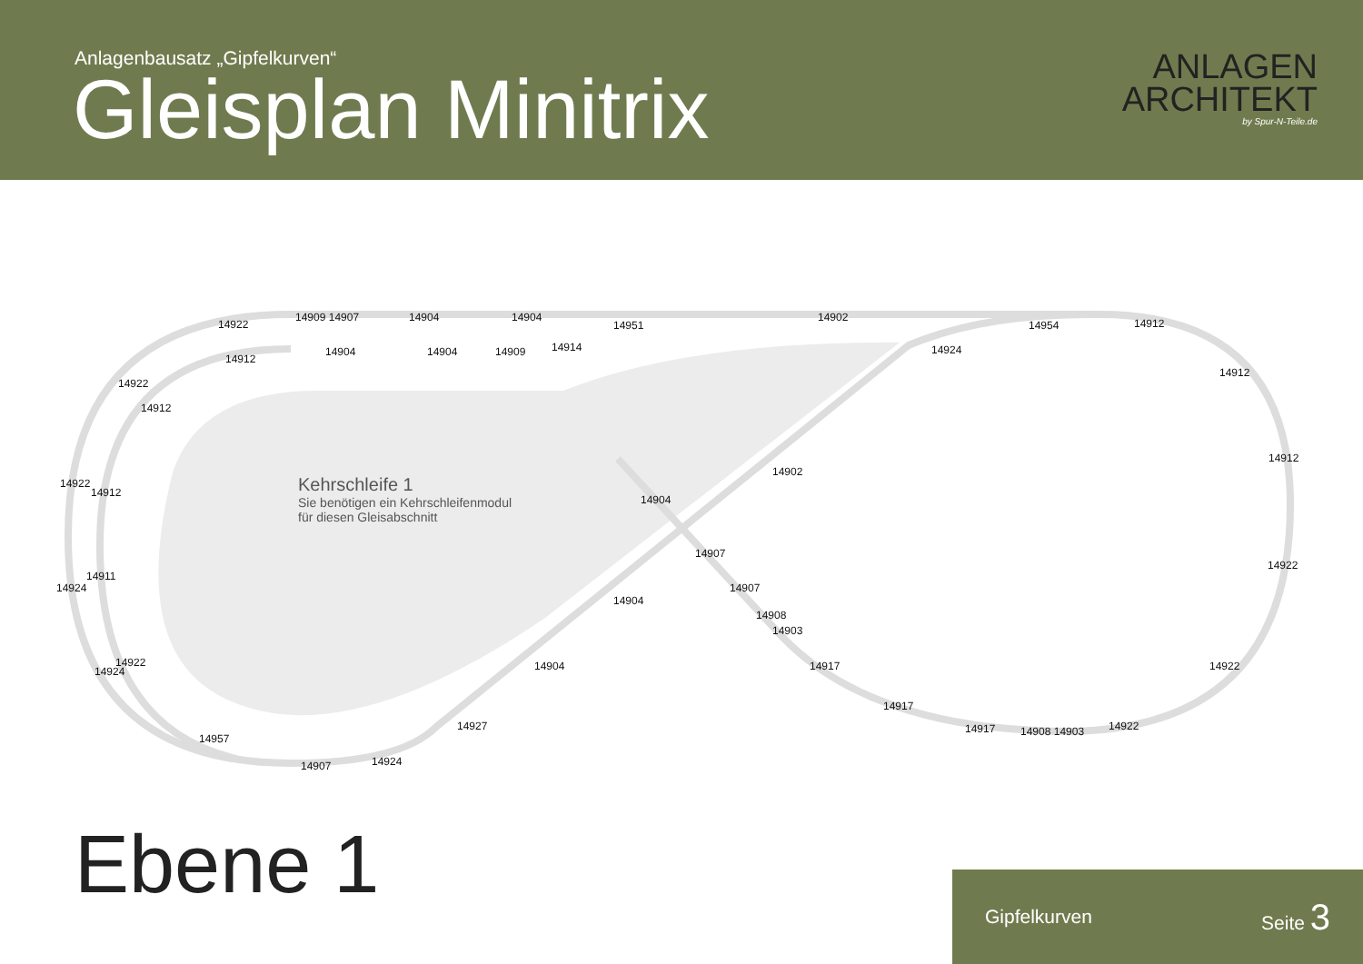Anlagenbausatz „Gipfelkurven“
Gleisplan Minitrix
ANLAGEN
ARCHITEKT
by Spur-N-Teile.de
14922
14909 14907 14904 14904
14951
14902
14954 14912
14912
14904 14904 14909 14914 14924
14912
14922
14912
14912
14922
14912
14902
14904
Kehrschleife 1
Sie benötigen ein Kehrschleifenmodul
für diesen Gleisabschnitt
14907
14922
14911
14924 14907
14904
14908
14903
14922
14924 14904 14917 14922
14917
14927 14922
14917 14908 14903
14957
14907 14924
Ebene 1 Gipfelkurven Seite 3